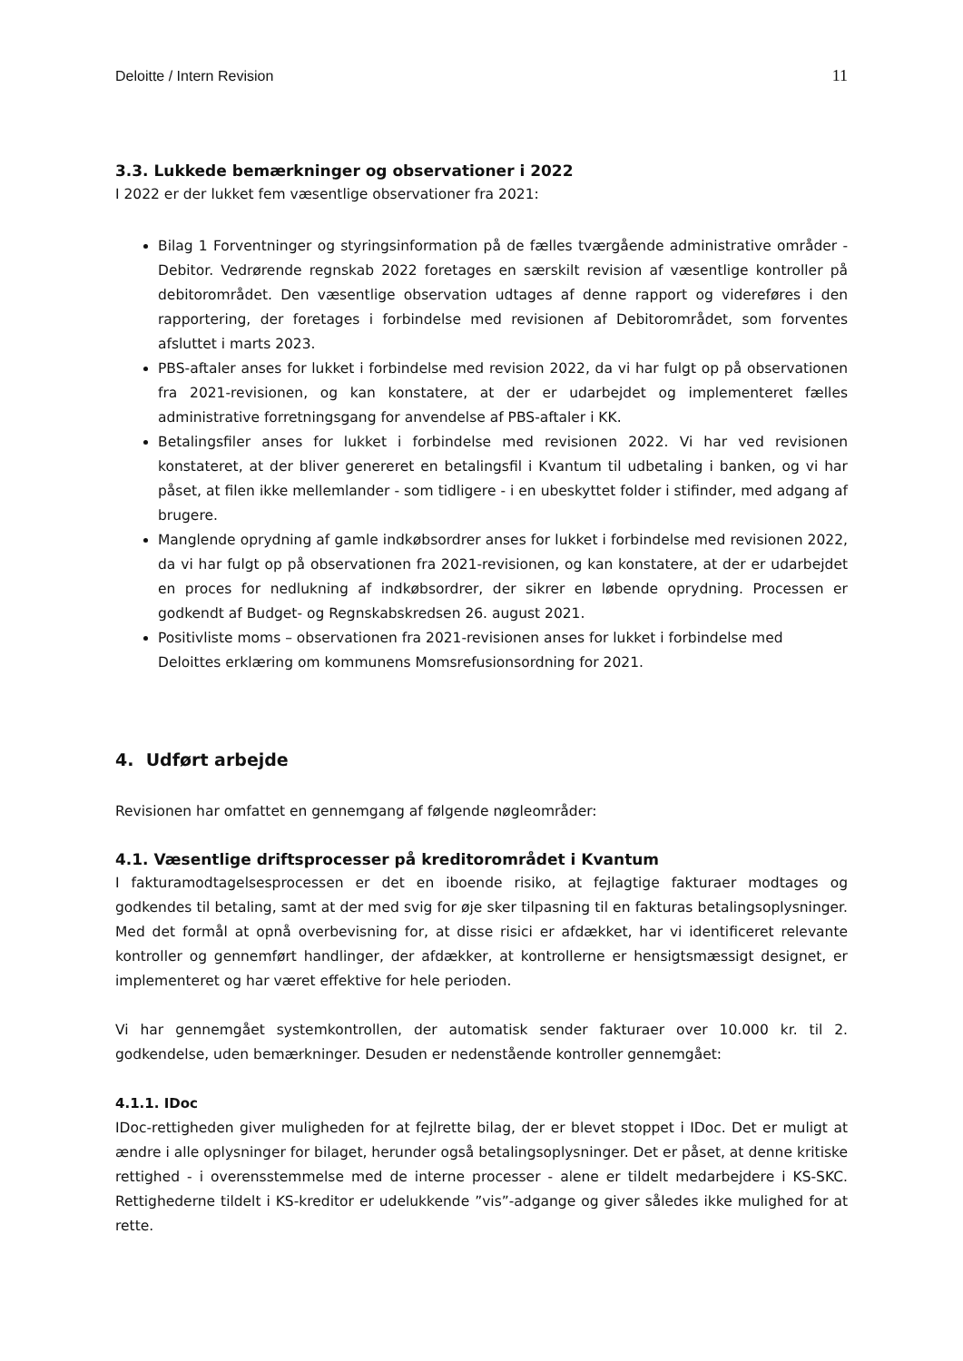Deloitte / Intern Revision 11
3.3. Lukkede bemærkninger og observationer i 2022
I 2022 er der lukket fem væsentlige observationer fra 2021:
Bilag 1 Forventninger og styringsinformation på de fælles tværgående administrative områder - Debitor. Vedrørende regnskab 2022 foretages en særskilt revision af væsentlige kontroller på debitorområdet. Den væsentlige observation udtages af denne rapport og videreføres i den rapportering, der foretages i forbindelse med revisionen af Debitorområdet, som forventes afsluttet i marts 2023.
PBS-aftaler anses for lukket i forbindelse med revision 2022, da vi har fulgt op på observationen fra 2021-revisionen, og kan konstatere, at der er udarbejdet og implementeret fælles administrative forretningsgang for anvendelse af PBS-aftaler i KK.
Betalingsfiler anses for lukket i forbindelse med revisionen 2022. Vi har ved revisionen konstateret, at der bliver genereret en betalingsfil i Kvantum til udbetaling i banken, og vi har påset, at filen ikke mellemlander - som tidligere - i en ubeskyttet folder i stifinder, med adgang af brugere.
Manglende oprydning af gamle indkøbsordrer anses for lukket i forbindelse med revisionen 2022, da vi har fulgt op på observationen fra 2021-revisionen, og kan konstatere, at der er udarbejdet en proces for nedlukning af indkøbsordrer, der sikrer en løbende oprydning. Processen er godkendt af Budget- og Regnskabskredsen 26. august 2021.
Positivliste moms – observationen fra 2021-revisionen anses for lukket i forbindelse med Deloittes erklæring om kommunens Momsrefusionsordning for 2021.
4. Udført arbejde
Revisionen har omfattet en gennemgang af følgende nøgleområder:
4.1. Væsentlige driftsprocesser på kreditorområdet i Kvantum
I fakturamodtagelsesprocessen er det en iboende risiko, at fejlagtige fakturaer modtages og godkendes til betaling, samt at der med svig for øje sker tilpasning til en fakturas betalingsoplysninger. Med det formål at opnå overbevisning for, at disse risici er afdækket, har vi identificeret relevante kontroller og gennemført handlinger, der afdækker, at kontrollerne er hensigtsmæssigt designet, er implementeret og har været effektive for hele perioden.
Vi har gennemgået systemkontrollen, der automatisk sender fakturaer over 10.000 kr. til 2. godkendelse, uden bemærkninger. Desuden er nedenstående kontroller gennemgået:
4.1.1. IDoc
IDoc-rettigheden giver muligheden for at fejlrette bilag, der er blevet stoppet i IDoc. Det er muligt at ændre i alle oplysninger for bilaget, herunder også betalingsoplysninger. Det er påset, at denne kritiske rettighed - i overensstemmelse med de interne processer - alene er tildelt medarbejdere i KS-SKC. Rettighederne tildelt i KS-kreditor er udelukkende ”vis”-adgange og giver således ikke mulighed for at rette.